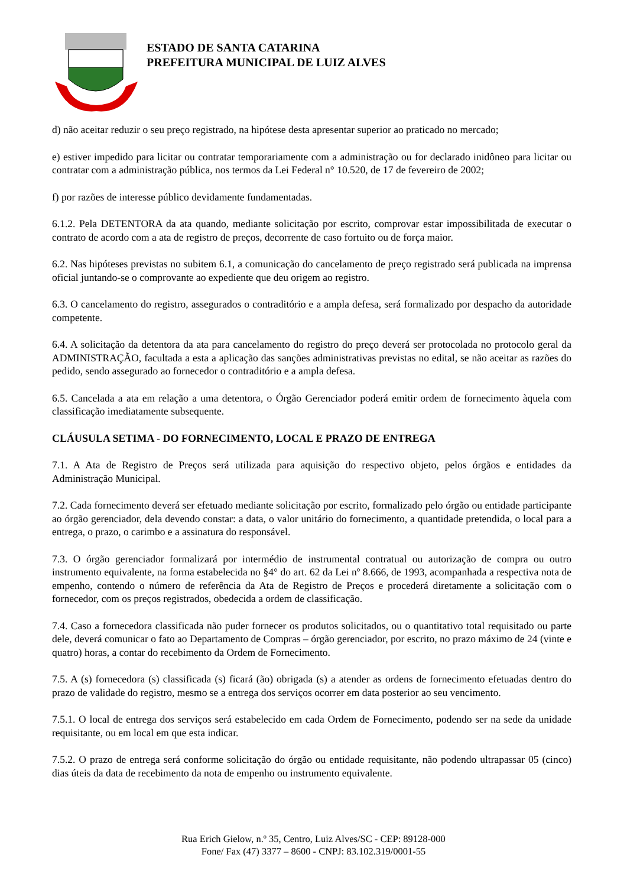ESTADO DE SANTA CATARINA
PREFEITURA MUNICIPAL DE LUIZ ALVES
d) não aceitar reduzir o seu preço registrado, na hipótese desta apresentar superior ao praticado no mercado;
e) estiver impedido para licitar ou contratar temporariamente com a administração ou for declarado inidôneo para licitar ou contratar com a administração pública, nos termos da Lei Federal n° 10.520, de 17 de fevereiro de 2002;
f) por razões de interesse público devidamente fundamentadas.
6.1.2. Pela DETENTORA da ata quando, mediante solicitação por escrito, comprovar estar impossibilitada de executar o contrato de acordo com a ata de registro de preços, decorrente de caso fortuito ou de força maior.
6.2. Nas hipóteses previstas no subitem 6.1, a comunicação do cancelamento de preço registrado será publicada na imprensa oficial juntando-se o comprovante ao expediente que deu origem ao registro.
6.3. O cancelamento do registro, assegurados o contraditório e a ampla defesa, será formalizado por despacho da autoridade competente.
6.4. A solicitação da detentora da ata para cancelamento do registro do preço deverá ser protocolada no protocolo geral da ADMINISTRAÇÃO, facultada a esta a aplicação das sanções administrativas previstas no edital, se não aceitar as razões do pedido, sendo assegurado ao fornecedor o contraditório e a ampla defesa.
6.5. Cancelada a ata em relação a uma detentora, o Órgão Gerenciador poderá emitir ordem de fornecimento àquela com classificação imediatamente subsequente.
CLÁUSULA SETIMA - DO FORNECIMENTO, LOCAL E PRAZO DE ENTREGA
7.1. A Ata de Registro de Preços será utilizada para aquisição do respectivo objeto, pelos órgãos e entidades da Administração Municipal.
7.2. Cada fornecimento deverá ser efetuado mediante solicitação por escrito, formalizado pelo órgão ou entidade participante ao órgão gerenciador, dela devendo constar: a data, o valor unitário do fornecimento, a quantidade pretendida, o local para a entrega, o prazo, o carimbo e a assinatura do responsável.
7.3. O órgão gerenciador formalizará por intermédio de instrumental contratual ou autorização de compra ou outro instrumento equivalente, na forma estabelecida no §4° do art. 62 da Lei nº 8.666, de 1993, acompanhada a respectiva nota de empenho, contendo o número de referência da Ata de Registro de Preços e procederá diretamente a solicitação com o fornecedor, com os preços registrados, obedecida a ordem de classificação.
7.4. Caso a fornecedora classificada não puder fornecer os produtos solicitados, ou o quantitativo total requisitado ou parte dele, deverá comunicar o fato ao Departamento de Compras – órgão gerenciador, por escrito, no prazo máximo de 24 (vinte e quatro) horas, a contar do recebimento da Ordem de Fornecimento.
7.5. A (s) fornecedora (s) classificada (s) ficará (ão) obrigada (s) a atender as ordens de fornecimento efetuadas dentro do prazo de validade do registro, mesmo se a entrega dos serviços ocorrer em data posterior ao seu vencimento.
7.5.1. O local de entrega dos serviços será estabelecido em cada Ordem de Fornecimento, podendo ser na sede da unidade requisitante, ou em local em que esta indicar.
7.5.2. O prazo de entrega será conforme solicitação do órgão ou entidade requisitante, não podendo ultrapassar 05 (cinco) dias úteis da data de recebimento da nota de empenho ou instrumento equivalente.
Rua Erich Gielow, n.º 35, Centro, Luiz Alves/SC - CEP: 89128-000
Fone/ Fax (47) 3377 – 8600 - CNPJ: 83.102.319/0001-55